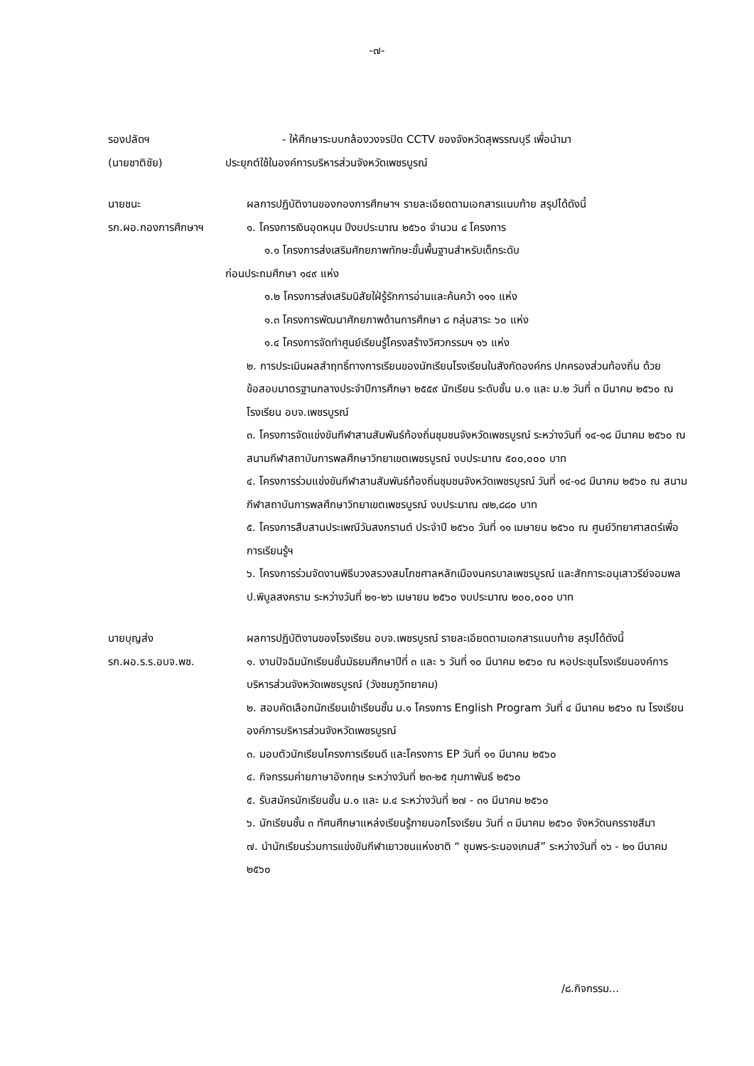-๗-
รองปลัดฯ
(นายชาติชัย)
- ให้ศึกษาระบบกล้องวงจรปิด CCTV ของจังหวัดสุพรรณบุรี เพื่อนำมา
ประยุกต์ใช้ในองค์การบริหารส่วนจังหวัดเพชรบูรณ์
นายชนะ
รก.ผอ.กองการศึกษาฯ
ผลการปฏิบัติงานของกองการศึกษาฯ รายละเอียดตามเอกสารแนบท้าย สรุปได้ดังนี้
๑. โครงการเงินอุดหนุน ปีงบประมาณ ๒๕๖๐ จำนวน ๔ โครงการ
๑.๑ โครงการส่งเสริมศักยภาพทักษะขั้นพื้นฐานสำหรับเด็กระดับ
ก่อนประถมศึกษา ๑๔๙ แห่ง
๑.๒ โครงการส่งเสริมนิสัยใฝ่รู้รักการอ่านและค้นคว้า ๑๑๑ แห่ง
๑.๓ โครงการพัฒนาศักยภาพด้านการศึกษา ๘ กลุ่มสาระ ๖๐ แห่ง
๑.๔ โครงการจัดทำศูนย์เรียนรู้โครงสร้างวิศวกรรมฯ ๑๖ แห่ง
๒. การประเมินผลสำฤทธิ์ทางการเรียนของนักเรียนโรงเรียนในสังกัดองค์กร ปกครองส่วนท้องถิ่น ด้วยข้อสอบมาตรฐานกลางประจำปีการศึกษา ๒๕๕๙ นักเรียน ระดับชั้น ม.๑ และ ม.๒ วันที่ ๓ มีนาคม ๒๕๖๐ ณ โรงเรียน อบจ.เพชรบูรณ์
๓. โครงการจัดแข่งขันกีฬาสานสัมพันธ์ท้องถิ่นชุมชนจังหวัดเพชรบูรณ์ ระหว่างวันที่ ๑๔-๑๘ มีนาคม ๒๕๖๐ ณ สนามกีฬาสถาบันการพลศึกษาวิทยาเขตเพชรบูรณ์ งบประมาณ ๕๐๐,๐๐๐ บาท
๔. โครงการร่วมแข่งขันกีฬาสานสัมพันธ์ท้องถิ่นชุมชนจังหวัดเพชรบูรณ์ วันที่ ๑๔-๑๘ มีนาคม ๒๕๖๐ ณ สนามกีฬาสถาบันการพลศึกษาวิทยาเขตเพชรบูรณ์ งบประมาณ ๗๒,๘๘๐ บาท
๕. โครงการสืบสานประเพณีวันสงกรานต์ ประจำปี ๒๕๖๐ วันที่ ๑๑ เมษายน ๒๕๖๐ ณ ศูนย์วิทยาศาสตร์เพื่อการเรียนรู้ฯ
๖. โครงการร่วมจัดงานพิธีบวงสรวงสมโภชศาลหลักเมืองนครบาลเพชรบูรณ์ และสักการะอนุเสาวรีย์จอมพล ป.พิบูลสงคราม ระหว่างวันที่ ๒๑-๒๖ เมษายน ๒๕๖๐ งบประมาณ ๒๐๐,๐๐๐ บาท
นายบุญส่ง
รก.ผอ.ร.ร.อบจ.พช.
ผลการปฏิบัติงานของโรงเรียน อบจ.เพชรบูรณ์ รายละเอียดตามเอกสารแนบท้าย สรุปได้ดังนี้
๑. งานปัจฉิมนักเรียนชั้นมัธยมศึกษาปีที่ ๓ และ ๖ วันที่ ๑๐ มีนาคม ๒๕๖๐ ณ หอประชุมโรงเรียนองค์การบริหารส่วนจังหวัดเพชรบูรณ์ (วังชมภูวิทยาคม)
๒. สอบคัดเลือกนักเรียนเข้าเรียนชั้น ม.๑ โครงการ English Program วันที่ ๔ มีนาคม ๒๕๖๐ ณ โรงเรียนองค์การบริหารส่วนจังหวัดเพชรบูรณ์
๓. มอบตัวนักเรียนโครงการเรียนดี และโครงการ EP วันที่ ๑๑ มีนาคม ๒๕๖๐
๔. กิจกรรมค่ายภาษาอังกฤษ ระหว่างวันที่ ๒๓-๒๕ กุมภาพันธ์ ๒๕๖๐
๕. รับสมัครนักเรียนชั้น ม.๑ และ ม.๔ ระหว่างวันที่ ๒๗ - ๓๑ มีนาคม ๒๕๖๐
๖. นักเรียนชั้น ๓ ทัศนศึกษาแหล่งเรียนรู้ภายนอกโรงเรียน วันที่ ๓ มีนาคม ๒๕๖๐ จังหวัดนครราชสีมา
๗. นำนักเรียนร่วมการแข่งขันกีฬาเยาวชนแห่งชาติ “ ชุมพร-ระนองเกมส์” ระหว่างวันที่ ๑๖ - ๒๑ มีนาคม ๒๕๖๐
/๘.กิจกรรม...